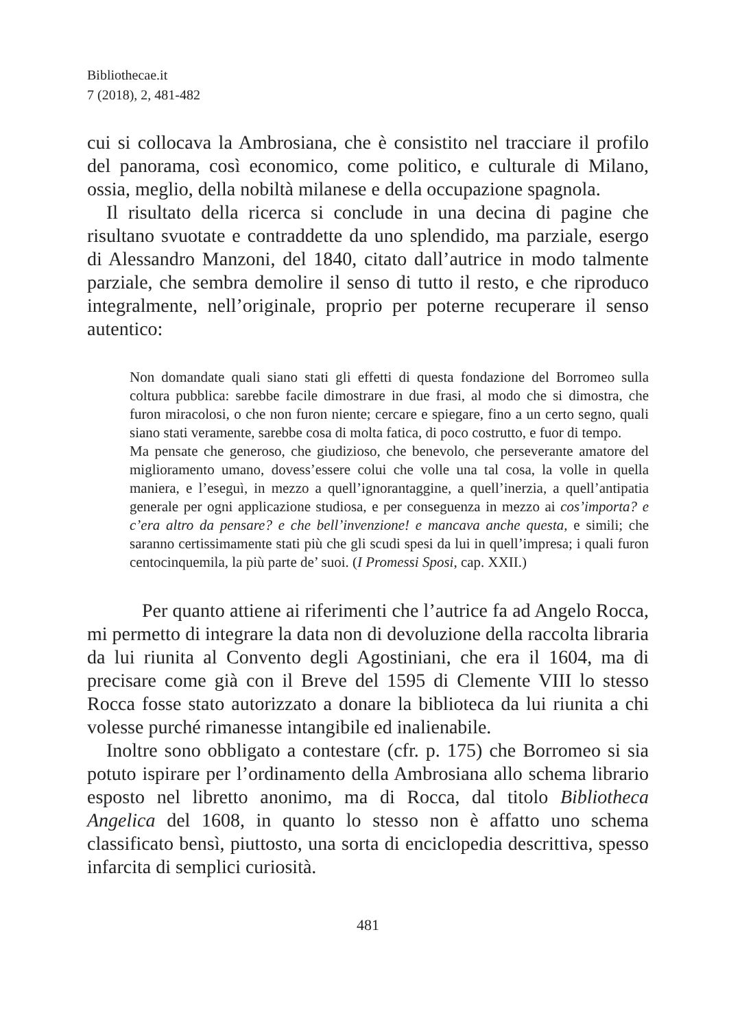Bibliothecae.it
7 (2018), 2, 481-482
cui si collocava la Ambrosiana, che è consistito nel tracciare il profilo del panorama, così economico, come politico, e culturale di Milano, ossia, meglio, della nobiltà milanese e della occupazione spagnola.
Il risultato della ricerca si conclude in una decina di pagine che risultano svuotate e contraddette da uno splendido, ma parziale, esergo di Alessandro Manzoni, del 1840, citato dall’autrice in modo talmente parziale, che sembra demolire il senso di tutto il resto, e che riproduco integralmente, nell’originale, proprio per poterne recuperare il senso autentico:
Non domandate quali siano stati gli effetti di questa fondazione del Borromeo sulla coltura pubblica: sarebbe facile dimostrare in due frasi, al modo che si dimostra, che furon miracolosi, o che non furon niente; cercare e spiegare, fino a un certo segno, quali siano stati veramente, sarebbe cosa di molta fatica, di poco costrutto, e fuor di tempo.
Ma pensate che generoso, che giudizioso, che benevolo, che perseverante amatore del miglioramento umano, dovess’essere colui che volle una tal cosa, la volle in quella maniera, e l’eseguì, in mezzo a quell’ignorantaggine, a quell’inerzia, a quell’antipatia generale per ogni applicazione studiosa, e per conseguenza in mezzo ai cos’importa? e c’era altro da pensare? e che bell’invenzione! e mancava anche questa, e simili; che saranno certissimamente stati più che gli scudi spesi da lui in quell’impresa; i quali furon centocinquemila, la più parte de’ suoi. (I Promessi Sposi, cap. XXII.)
Per quanto attiene ai riferimenti che l’autrice fa ad Angelo Rocca, mi permetto di integrare la data non di devoluzione della raccolta libraria da lui riunita al Convento degli Agostiniani, che era il 1604, ma di precisare come già con il Breve del 1595 di Clemente VIII lo stesso Rocca fosse stato autorizzato a donare la biblioteca da lui riunita a chi volesse purché rimanesse intangibile ed inalienabile.
Inoltre sono obbligato a contestare (cfr. p. 175) che Borromeo si sia potuto ispirare per l’ordinamento della Ambrosiana allo schema librario esposto nel libretto anonimo, ma di Rocca, dal titolo Bibliotheca Angelica del 1608, in quanto lo stesso non è affatto uno schema classificato bensì, piuttosto, una sorta di enciclopedia descrittiva, spesso infarcita di semplici curiosità.
481